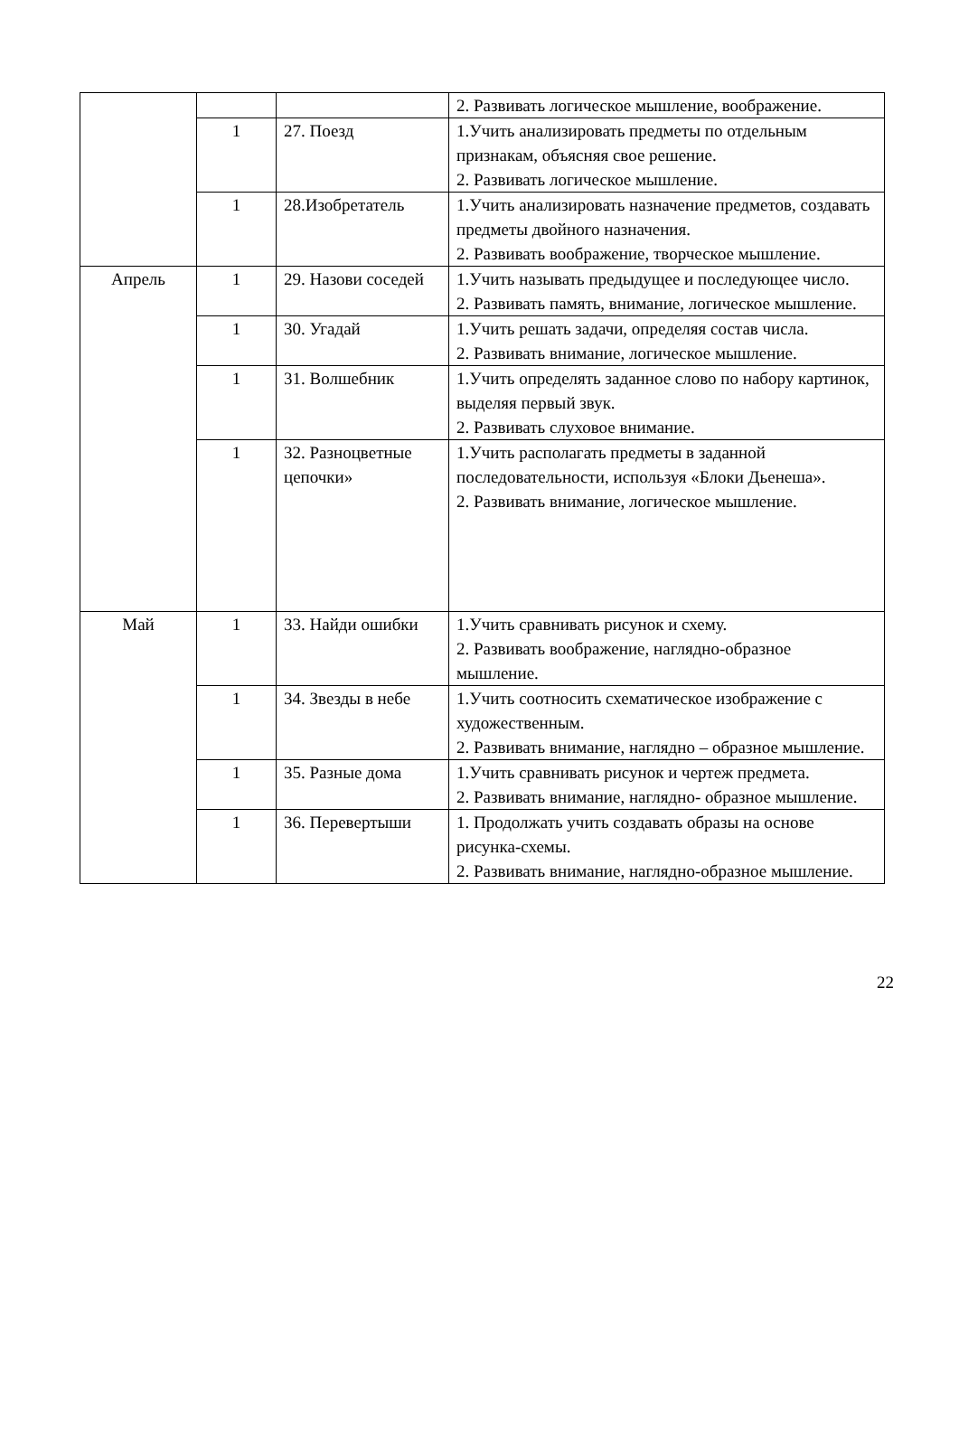| | | | 2. Развивать логическое мышление, воображение. |
| | 1 | 27. Поезд | 1.Учить анализировать предметы по отдельным признакам, объясняя свое решение. 2. Развивать логическое мышление. |
| | 1 | 28.Изобретатель | 1.Учить анализировать назначение предметов, создавать предметы двойного назначения. 2. Развивать воображение, творческое мышление. |
| Апрель | 1 | 29. Назови соседей | 1.Учить называть предыдущее и последующее число. 2. Развивать память, внимание, логическое мышление. |
| | 1 | 30. Угадай | 1.Учить решать задачи, определяя состав числа. 2. Развивать внимание, логическое мышление. |
| | 1 | 31. Волшебник | 1.Учить определять заданное слово по набору картинок, выделяя первый звук. 2. Развивать слуховое внимание. |
| | 1 | 32. Разноцветные цепочки» | 1.Учить располагать предметы в заданной последовательности, используя «Блоки Дьенеша». 2. Развивать внимание, логическое мышление. |
| Май | 1 | 33. Найди ошибки | 1.Учить сравнивать рисунок и схему. 2. Развивать воображение, наглядно-образное мышление. |
| | 1 | 34. Звезды в небе | 1.Учить соотносить схематическое изображение с художественным. 2. Развивать внимание, наглядно – образное мышление. |
| | 1 | 35. Разные дома | 1.Учить сравнивать рисунок и чертеж предмета. 2. Развивать внимание, наглядно- образное мышление. |
| | 1 | 36. Перевертыши | 1. Продолжать учить создавать образы на основе рисунка-схемы. 2. Развивать внимание, наглядно-образное мышление. |
22